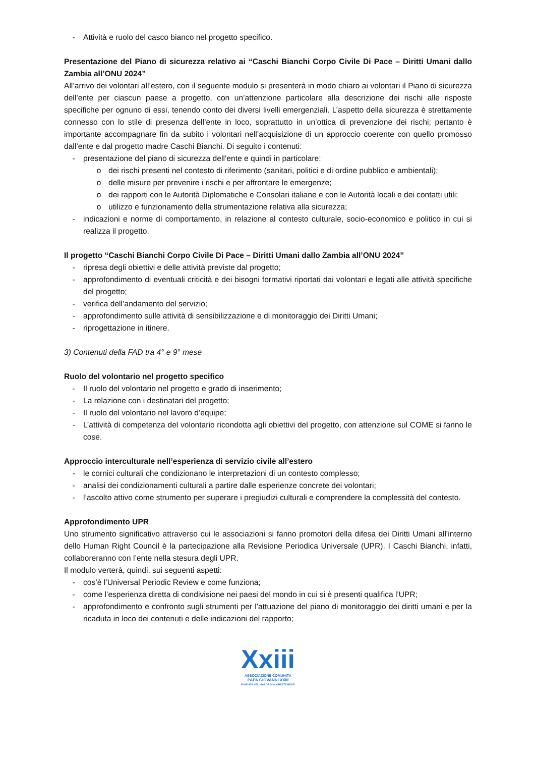- Attività e ruolo del casco bianco nel progetto specifico.
Presentazione del Piano di sicurezza relativo ai “Caschi Bianchi Corpo Civile Di Pace – Diritti Umani dallo Zambia all’ONU 2024”
All’arrivo dei volontari all’estero, con il seguente modulo si presenterà in modo chiaro ai volontari il Piano di sicurezza dell’ente per ciascun paese a progetto, con un’attenzione particolare alla descrizione dei rischi alle risposte specifiche per ognuno di essi, tenendo conto dei diversi livelli emergenziali. L’aspetto della sicurezza è strettamente connesso con lo stile di presenza dell’ente in loco, soprattutto in un’ottica di prevenzione dei rischi; pertanto è importante accompagnare fin da subito i volontari nell’acquisizione di un approccio coerente con quello promosso dall’ente e dal progetto madre Caschi Bianchi. Di seguito i contenuti:
- presentazione del piano di sicurezza dell’ente e quindi in particolare:
o dei rischi presenti nel contesto di riferimento (sanitari, politici e di ordine pubblico e ambientali);
o delle misure per prevenire i rischi e per affrontare le emergenze;
o dei rapporti con le Autorità Diplomatiche e Consolari italiane e con le Autorità locali e dei contatti utili;
o utilizzo e funzionamento della strumentazione relativa alla sicurezza;
- indicazioni e norme di comportamento, in relazione al contesto culturale, socio-economico e politico in cui si realizza il progetto.
Il progetto “Caschi Bianchi Corpo Civile Di Pace – Diritti Umani dallo Zambia all’ONU 2024”
- ripresa degli obiettivi e delle attività previste dal progetto;
- approfondimento di eventuali criticità e dei bisogni formativi riportati dai volontari e legati alle attività specifiche del progetto;
- verifica dell’andamento del servizio;
- approfondimento sulle attività di sensibilizzazione e di monitoraggio dei Diritti Umani;
- riprogettazione in itinere.
3) Contenuti della FAD tra 4° e 9° mese
Ruolo del volontario nel progetto specifico
- Il ruolo del volontario nel progetto e grado di inserimento;
- La relazione con i destinatari del progetto;
- Il ruolo del volontario nel lavoro d’equipe;
- L’attività di competenza del volontario ricondotta agli obiettivi del progetto, con attenzione sul COME si fanno le cose.
Approccio interculturale nell’esperienza di servizio civile all’estero
- le cornici culturali che condizionano le interpretazioni di un contesto complesso;
- analisi dei condizionamenti culturali a partire dalle esperienze concrete dei volontari;
- l’ascolto attivo come strumento per superare i pregiudizi culturali e comprendere la complessità del contesto.
Approfondimento UPR
Uno strumento significativo attraverso cui le associazioni si fanno promotori della difesa dei Diritti Umani all’interno dello Human Right Council è la partecipazione alla Revisione Periodica Universale (UPR). I Caschi Bianchi, infatti, collaboreranno con l’ente nella stesura degli UPR.
Il modulo verterà, quindi, sui seguenti aspetti:
- cos’è l’Universal Periodic Review e come funziona;
- come l’esperienza diretta di condivisione nei paesi del mondo in cui si è presenti qualifica l’UPR;
- approfondimento e confronto sugli strumenti per l’attuazione del piano di monitoraggio dei diritti umani e per la ricaduta in loco dei contenuti e delle indicazioni del rapporto;
Xxiii
ASSOCIAZIONE COMUNITÀ
PAPA GIOVANNI XXIII
FONDATA NEL 1968 DA DON ORESTE BENZI